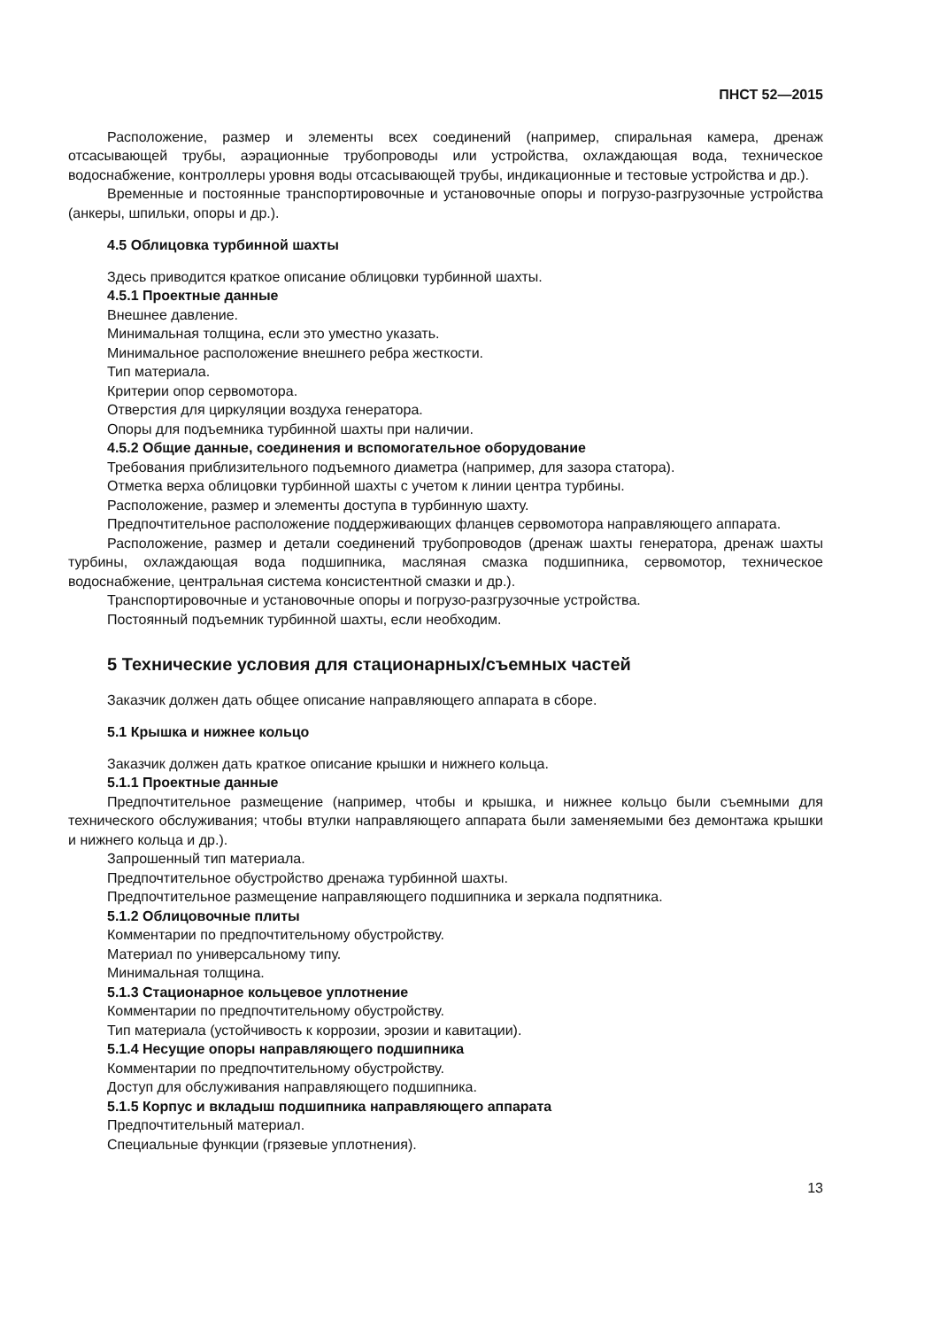ПНСТ 52—2015
Расположение, размер и элементы всех соединений (например, спиральная камера, дренаж отсасывающей трубы, аэрационные трубопроводы или устройства, охлаждающая вода, техническое водоснабжение, контроллеры уровня воды отсасывающей трубы, индикационные и тестовые устройства и др.).
Временные и постоянные транспортировочные и установочные опоры и погрузо-разгрузочные устройства (анкеры, шпильки, опоры и др.).
4.5 Облицовка турбинной шахты
Здесь приводится краткое описание облицовки турбинной шахты.
4.5.1 Проектные данные
Внешнее давление.
Минимальная толщина, если это уместно указать.
Минимальное расположение внешнего ребра жесткости.
Тип материала.
Критерии опор сервомотора.
Отверстия для циркуляции воздуха генератора.
Опоры для подъемника турбинной шахты при наличии.
4.5.2 Общие данные, соединения и вспомогательное оборудование
Требования приблизительного подъемного диаметра (например, для зазора статора).
Отметка верха облицовки турбинной шахты с учетом к линии центра турбины.
Расположение, размер и элементы доступа в турбинную шахту.
Предпочтительное расположение поддерживающих фланцев сервомотора направляющего аппарата.
Расположение, размер и детали соединений трубопроводов (дренаж шахты генератора, дренаж шахты турбины, охлаждающая вода подшипника, масляная смазка подшипника, сервомотор, техническое водоснабжение, центральная система консистентной смазки и др.).
Транспортировочные и установочные опоры и погрузо-разгрузочные устройства.
Постоянный подъемник турбинной шахты, если необходим.
5 Технические условия для стационарных/съемных частей
Заказчик должен дать общее описание направляющего аппарата в сборе.
5.1 Крышка и нижнее кольцо
Заказчик должен дать краткое описание крышки и нижнего кольца.
5.1.1 Проектные данные
Предпочтительное размещение (например, чтобы и крышка, и нижнее кольцо были съемными для технического обслуживания; чтобы втулки направляющего аппарата были заменяемыми без демонтажа крышки и нижнего кольца и др.).
Запрошенный тип материала.
Предпочтительное обустройство дренажа турбинной шахты.
Предпочтительное размещение направляющего подшипника и зеркала подпятника.
5.1.2 Облицовочные плиты
Комментарии по предпочтительному обустройству.
Материал по универсальному типу.
Минимальная толщина.
5.1.3 Стационарное кольцевое уплотнение
Комментарии по предпочтительному обустройству.
Тип материала (устойчивость к коррозии, эрозии и кавитации).
5.1.4 Несущие опоры направляющего подшипника
Комментарии по предпочтительному обустройству.
Доступ для обслуживания направляющего подшипника.
5.1.5 Корпус и вкладыш подшипника направляющего аппарата
Предпочтительный материал.
Специальные функции (грязевые уплотнения).
13